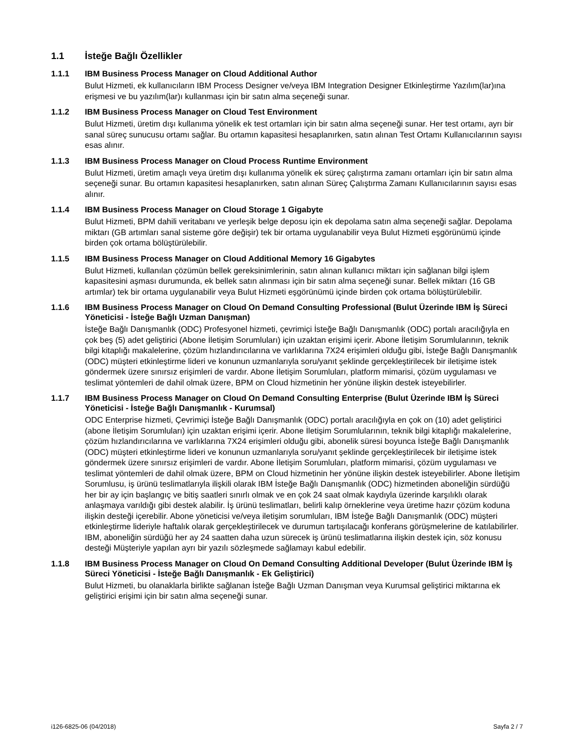1.1 İsteğe Bağlı Özellikler
1.1.1 IBM Business Process Manager on Cloud Additional Author
Bulut Hizmeti, ek kullanıcıların IBM Process Designer ve/veya IBM Integration Designer Etkinleştirme Yazılım(lar)ına erişmesi ve bu yazılım(lar)ı kullanması için bir satın alma seçeneği sunar.
1.1.2 IBM Business Process Manager on Cloud Test Environment
Bulut Hizmeti, üretim dışı kullanıma yönelik ek test ortamları için bir satın alma seçeneği sunar. Her test ortamı, ayrı bir sanal süreç sunucusu ortamı sağlar. Bu ortamın kapasitesi hesaplanırken, satın alınan Test Ortamı Kullanıcılarının sayısı esas alınır.
1.1.3 IBM Business Process Manager on Cloud Process Runtime Environment
Bulut Hizmeti, üretim amaçlı veya üretim dışı kullanıma yönelik ek süreç çalıştırma zamanı ortamları için bir satın alma seçeneği sunar. Bu ortamın kapasitesi hesaplanırken, satın alınan Süreç Çalıştırma Zamanı Kullanıcılarının sayısı esas alınır.
1.1.4 IBM Business Process Manager on Cloud Storage 1 Gigabyte
Bulut Hizmeti, BPM dahili veritabanı ve yerleşik belge deposu için ek depolama satın alma seçeneği sağlar. Depolama miktarı (GB artımları sanal sisteme göre değişir) tek bir ortama uygulanabilir veya Bulut Hizmeti eşgörünümü içinde birden çok ortama bölüştürülebilir.
1.1.5 IBM Business Process Manager on Cloud Additional Memory 16 Gigabytes
Bulut Hizmeti, kullanılan çözümün bellek gereksinimlerinin, satın alınan kullanıcı miktarı için sağlanan bilgi işlem kapasitesini aşması durumunda, ek bellek satın alınması için bir satın alma seçeneği sunar. Bellek miktarı (16 GB artımlar) tek bir ortama uygulanabilir veya Bulut Hizmeti eşgörünümü içinde birden çok ortama bölüştürülebilir.
1.1.6 IBM Business Process Manager on Cloud On Demand Consulting Professional (Bulut Üzerinde IBM İş Süreci Yöneticisi - İsteğe Bağlı Uzman Danışman)
İsteğe Bağlı Danışmanlık (ODC) Profesyonel hizmeti, çevrimiçi İsteğe Bağlı Danışmanlık (ODC) portalı aracılığıyla en çok beş (5) adet geliştirici (Abone İletişim Sorumluları) için uzaktan erişimi içerir. Abone İletişim Sorumlularının, teknik bilgi kitaplığı makalelerine, çözüm hızlandırıcılarına ve varlıklarına 7X24 erişimleri olduğu gibi, İsteğe Bağlı Danışmanlık (ODC) müşteri etkinleştirme lideri ve konunun uzmanlarıyla soru/yanıt şeklinde gerçekleştirilecek bir iletişime istek göndermek üzere sınırsız erişimleri de vardır. Abone İletişim Sorumluları, platform mimarisi, çözüm uygulaması ve teslimat yöntemleri de dahil olmak üzere, BPM on Cloud hizmetinin her yönüne ilişkin destek isteyebilirler.
1.1.7 IBM Business Process Manager on Cloud On Demand Consulting Enterprise (Bulut Üzerinde IBM İş Süreci Yöneticisi - İsteğe Bağlı Danışmanlık - Kurumsal)
ODC Enterprise hizmeti, Çevrimiçi İsteğe Bağlı Danışmanlık (ODC) portalı aracılığıyla en çok on (10) adet geliştirici (abone İletişim Sorumluları) için uzaktan erişimi içerir. Abone İletişim Sorumlularının, teknik bilgi kitaplığı makalelerine, çözüm hızlandırıcılarına ve varlıklarına 7X24 erişimleri olduğu gibi, abonelik süresi boyunca İsteğe Bağlı Danışmanlık (ODC) müşteri etkinleştirme lideri ve konunun uzmanlarıyla soru/yanıt şeklinde gerçekleştirilecek bir iletişime istek göndermek üzere sınırsız erişimleri de vardır. Abone İletişim Sorumluları, platform mimarisi, çözüm uygulaması ve teslimat yöntemleri de dahil olmak üzere, BPM on Cloud hizmetinin her yönüne ilişkin destek isteyebilirler. Abone İletişim Sorumlusu, iş ürünü teslimatlarıyla ilişkili olarak IBM İsteğe Bağlı Danışmanlık (ODC) hizmetinden aboneliğin sürdüğü her bir ay için başlangıç ve bitiş saatleri sınırlı olmak ve en çok 24 saat olmak kaydıyla üzerinde karşılıklı olarak anlaşmaya varıldığı gibi destek alabilir. İş ürünü teslimatları, belirli kalıp örneklerine veya üretime hazır çözüm koduna ilişkin desteği içerebilir. Abone yöneticisi ve/veya iletişim sorumluları, IBM İsteğe Bağlı Danışmanlık (ODC) müşteri etkinleştirme lideriyle haftalık olarak gerçekleştirilecek ve durumun tartışılacağı konferans görüşmelerine de katılabilirler. IBM, aboneliğin sürdüğü her ay 24 saatten daha uzun sürecek iş ürünü teslimatlarına ilişkin destek için, söz konusu desteği Müşteriyle yapılan ayrı bir yazılı sözleşmede sağlamayı kabul edebilir.
1.1.8 IBM Business Process Manager on Cloud On Demand Consulting Additional Developer (Bulut Üzerinde IBM İş Süreci Yöneticisi - İsteğe Bağlı Danışmanlık - Ek Geliştirici)
Bulut Hizmeti, bu olanaklarla birlikte sağlanan İsteğe Bağlı Uzman Danışman veya Kurumsal geliştirici miktarına ek geliştirici erişimi için bir satın alma seçeneği sunar.
i126-6825-06 (04/2018) Sayfa 2 / 7